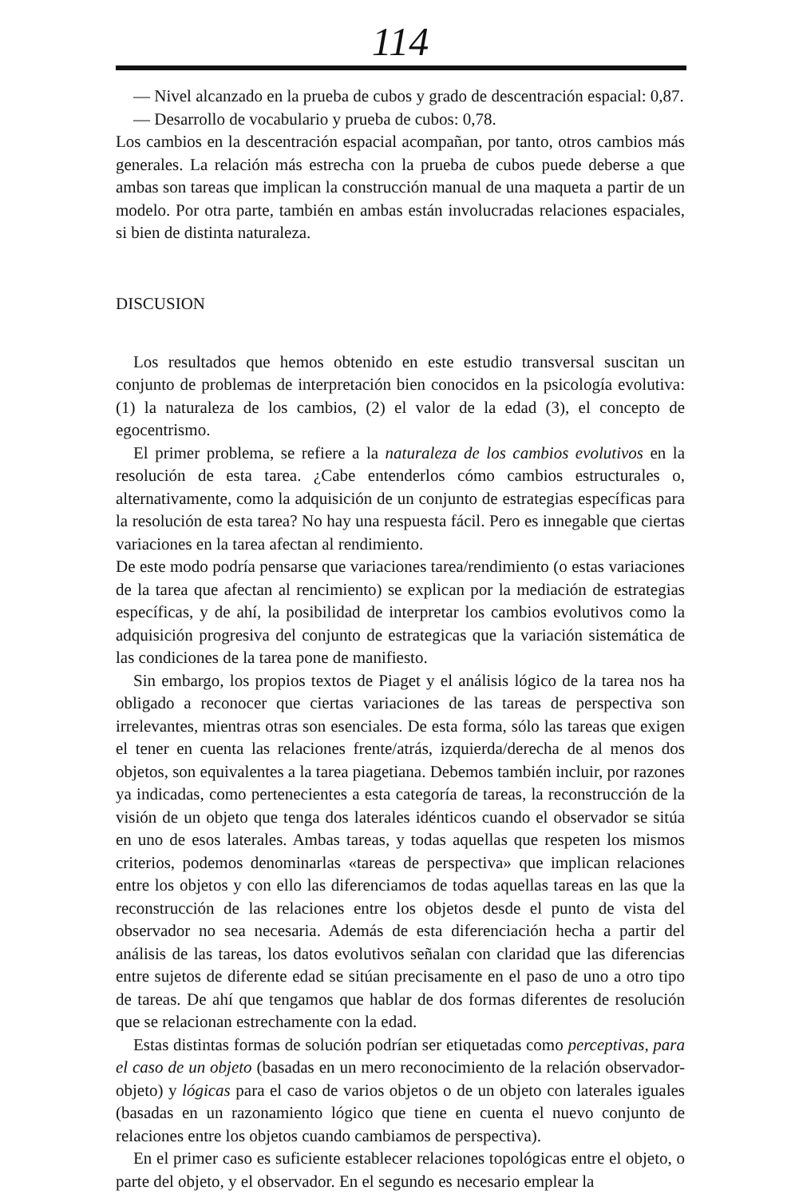114
— Nivel alcanzado en la prueba de cubos y grado de descentración espacial: 0,87.
— Desarrollo de vocabulario y prueba de cubos: 0,78.
Los cambios en la descentración espacial acompañan, por tanto, otros cambios más generales. La relación más estrecha con la prueba de cubos puede deberse a que ambas son tareas que implican la construcción manual de una maqueta a partir de un modelo. Por otra parte, también en ambas están involucradas relaciones espaciales, si bien de distinta naturaleza.
DISCUSION
Los resultados que hemos obtenido en este estudio transversal suscitan un conjunto de problemas de interpretación bien conocidos en la psicología evolutiva: (1) la naturaleza de los cambios, (2) el valor de la edad (3), el concepto de egocentrismo.
El primer problema, se refiere a la naturaleza de los cambios evolutivos en la resolución de esta tarea. ¿Cabe entenderlos cómo cambios estructurales o, alternativamente, como la adquisición de un conjunto de estrategias específicas para la resolución de esta tarea? No hay una respuesta fácil. Pero es innegable que ciertas variaciones en la tarea afectan al rendimiento.
De este modo podría pensarse que variaciones tarea/rendimiento (o estas variaciones de la tarea que afectan al rencimiento) se explican por la mediación de estrategias específicas, y de ahí, la posibilidad de interpretar los cambios evolutivos como la adquisición progresiva del conjunto de estrategicas que la variación sistemática de las condiciones de la tarea pone de manifiesto.
Sin embargo, los propios textos de Piaget y el análisis lógico de la tarea nos ha obligado a reconocer que ciertas variaciones de las tareas de perspectiva son irrelevantes, mientras otras son esenciales. De esta forma, sólo las tareas que exigen el tener en cuenta las relaciones frente/atrás, izquierda/derecha de al menos dos objetos, son equivalentes a la tarea piagetiana. Debemos también incluir, por razones ya indicadas, como pertenecientes a esta categoría de tareas, la reconstrucción de la visión de un objeto que tenga dos laterales idénticos cuando el observador se sitúa en uno de esos laterales. Ambas tareas, y todas aquellas que respeten los mismos criterios, podemos denominarlas «tareas de perspectiva» que implican relaciones entre los objetos y con ello las diferenciamos de todas aquellas tareas en las que la reconstrucción de las relaciones entre los objetos desde el punto de vista del observador no sea necesaria. Además de esta diferenciación hecha a partir del análisis de las tareas, los datos evolutivos señalan con claridad que las diferencias entre sujetos de diferente edad se sitúan precisamente en el paso de uno a otro tipo de tareas. De ahí que tengamos que hablar de dos formas diferentes de resolución que se relacionan estrechamente con la edad.
Estas distintas formas de solución podrían ser etiquetadas como perceptivas, para el caso de un objeto (basadas en un mero reconocimiento de la relación observador-objeto) y lógicas para el caso de varios objetos o de un objeto con laterales iguales (basadas en un razonamiento lógico que tiene en cuenta el nuevo conjunto de relaciones entre los objetos cuando cambiamos de perspectiva).
En el primer caso es suficiente establecer relaciones topológicas entre el objeto, o parte del objeto, y el observador. En el segundo es necesario emplear la